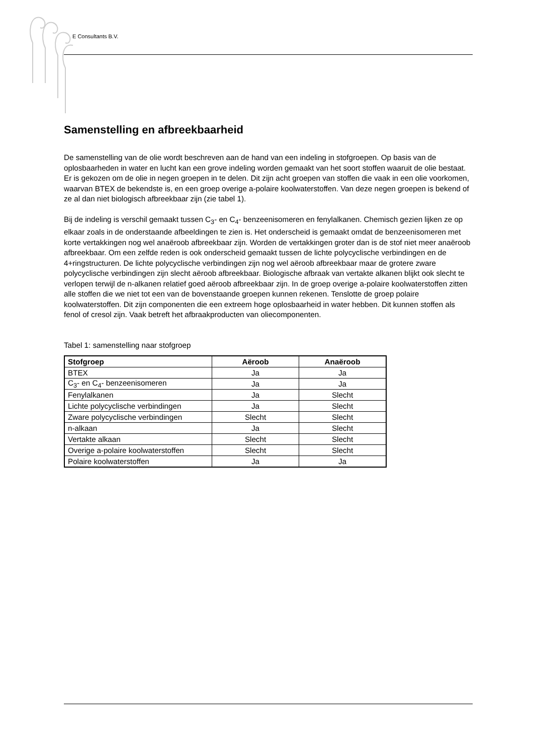E Consultants B.V.
Samenstelling en afbreekbaarheid
De samenstelling van de olie wordt beschreven aan de hand van een indeling in stofgroepen. Op basis van de oplosbaarheden in water en lucht kan een grove indeling worden gemaakt van het soort stoffen waaruit de olie bestaat. Er is gekozen om de olie in negen groepen in te delen. Dit zijn acht groepen van stoffen die vaak in een olie voorkomen, waarvan BTEX de bekendste is, en een groep overige a-polaire koolwaterstoffen. Van deze negen groepen is bekend of ze al dan niet biologisch afbreekbaar zijn (zie tabel 1).
Bij de indeling is verschil gemaakt tussen C<sub>3</sub>- en C<sub>4</sub>- benzeenisomeren en fenylalkanen. Chemisch gezien lijken ze op elkaar zoals in de onderstaande afbeeldingen te zien is. Het onderscheid is gemaakt omdat de benzeenisomeren met korte vertakkingen nog wel anaëroob afbreekbaar zijn. Worden de vertakkingen groter dan is de stof niet meer anaëroob afbreekbaar. Om een zelfde reden is ook onderscheid gemaakt tussen de lichte polycyclische verbindingen en de 4+ringstructuren. De lichte polycyclische verbindingen zijn nog wel aëroob afbreekbaar maar de grotere zware polycyclische verbindingen zijn slecht aëroob afbreekbaar. Biologische afbraak van vertakte alkanen blijkt ook slecht te verlopen terwijl de n-alkanen relatief goed aëroob afbreekbaar zijn. In de groep overige a-polaire koolwaterstoffen zitten alle stoffen die we niet tot een van de bovenstaande groepen kunnen rekenen. Tenslotte de groep polaire koolwaterstoffen. Dit zijn componenten die een extreem hoge oplosbaarheid in water hebben. Dit kunnen stoffen als fenol of cresol zijn. Vaak betreft het afbraakproducten van oliecomponenten.
Tabel 1: samenstelling naar stofgroep
| Stofgroep | Aëroob | Anaëroob |
| --- | --- | --- |
| BTEX | Ja | Ja |
| C<sub>3</sub>- en C<sub>4</sub>- benzeenisomeren | Ja | Ja |
| Fenylalkanen | Ja | Slecht |
| Lichte polycyclische verbindingen | Ja | Slecht |
| Zware polycyclische verbindingen | Slecht | Slecht |
| n-alkaan | Ja | Slecht |
| Vertakte alkaan | Slecht | Slecht |
| Overige a-polaire koolwaterstoffen | Slecht | Slecht |
| Polaire koolwaterstoffen | Ja | Ja |